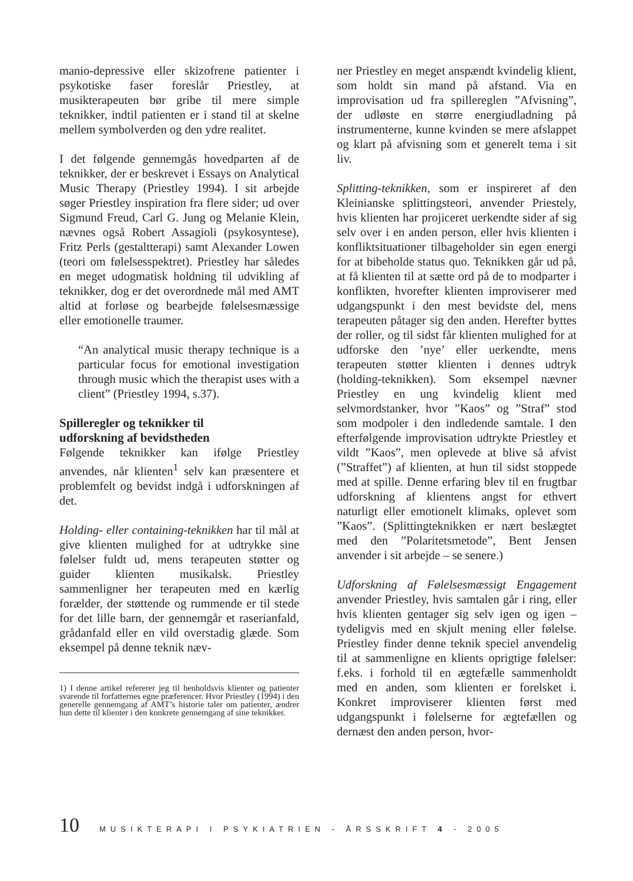manio-depressive eller skizofrene patienter i psykotiske faser foreslår Priestley, at musikterapeuten bør gribe til mere simple teknikker, indtil patienten er i stand til at skelne mellem symbolverden og den ydre realitet.
I det følgende gennemgås hovedparten af de teknikker, der er beskrevet i Essays on Analytical Music Therapy (Priestley 1994). I sit arbejde søger Priestley inspiration fra flere sider; ud over Sigmund Freud, Carl G. Jung og Melanie Klein, nævnes også Robert Assagioli (psykosyntese), Fritz Perls (gestaltterapi) samt Alexander Lowen (teori om følelsesspektret). Priestley har således en meget udogmatisk holdning til udvikling af teknikker, dog er det overordnede mål med AMT altid at forløse og bearbejde følelsesmæssige eller emotionelle traumer.
“An analytical music therapy technique is a particular focus for emotional investigation through music which the therapist uses with a client” (Priestley 1994, s.37).
Spilleregler og teknikker til
udforskning af bevidstheden
Følgende teknikker kan ifølge Priestley anvendes, når klienten<sup>1</sup> selv kan præsentere et problemfelt og bevidst indgå i udforskningen af det.
Holding- eller containing-teknikken har til mål at give klienten mulighed for at udtrykke sine følelser fuldt ud, mens terapeuten støtter og guider klienten musikalsk. Priestley sammenligner her terapeuten med en kærlig forælder, der støttende og rummende er til stede for det lille barn, der gennemgår et raserianfald, grådanfald eller en vild overstadig glæde. Som eksempel på denne teknik næv-
1) I denne artikel refererer jeg til henholdsvis klienter og patienter svarende til forfatternes egne præferencer. Hvor Priestley (1994) i den generelle gennemgang af AMT’s historie taler om patienter, ændrer hun dette til klienter i den konkrete gennemgang af sine teknikker.
ner Priestley en meget anspændt kvindelig klient, som holdt sin mand på afstand. Via en improvisation ud fra spillereglen ”Afvisning”, der udløste en større energiudladning på instrumenterne, kunne kvinden se mere afslappet og klart på afvisning som et generelt tema i sit liv.
Splitting-teknikken, som er inspireret af den Kleinianske splittingsteori, anvender Priestely, hvis klienten har projiceret uerkendte sider af sig selv over i en anden person, eller hvis klienten i konfliktsituationer tilbageholder sin egen energi for at bibeholde status quo. Teknikken går ud på, at få klienten til at sætte ord på de to modparter i konflikten, hvorefter klienten improviserer med udgangspunkt i den mest bevidste del, mens terapeuten påtager sig den anden. Herefter byttes der roller, og til sidst får klienten mulighed for at udforske den ’nye’ eller uerkendte, mens terapeuten støtter klienten i dennes udtryk (holding-teknikken). Som eksempel nævner Priestley en ung kvindelig klient med selvmordstanker, hvor ”Kaos” og ”Straf” stod som modpoler i den indledende samtale. I den efterfølgende improvisation udtrykte Priestley et vildt ”Kaos”, men oplevede at blive så afvist (”Straffet”) af klienten, at hun til sidst stoppede med at spille. Denne erfaring blev til en frugtbar udforskning af klientens angst for ethvert naturligt eller emotionelt klimaks, oplevet som ”Kaos”. (Splittingteknikken er nært beslægtet med den ”Polaritetsmetode”, Bent Jensen anvender i sit arbejde – se senere.)
Udforskning af Følelsesmæssigt Engagement anvender Priestley, hvis samtalen går i ring, eller hvis klienten gentager sig selv igen og igen – tydeligvis med en skjult mening eller følelse. Priestley finder denne teknik speciel anvendelig til at sammenligne en klients oprigtige følelser: f.eks. i forhold til en ægtefælle sammenholdt med en anden, som klienten er forelsket i. Konkret improviserer klienten først med udgangspunkt i følelserne for ægtefællen og dernæst den anden person, hvor-
10 MUSIKTERAPI I PSYKIATRIEN - ÅRSSKRIFT 4 - 2005